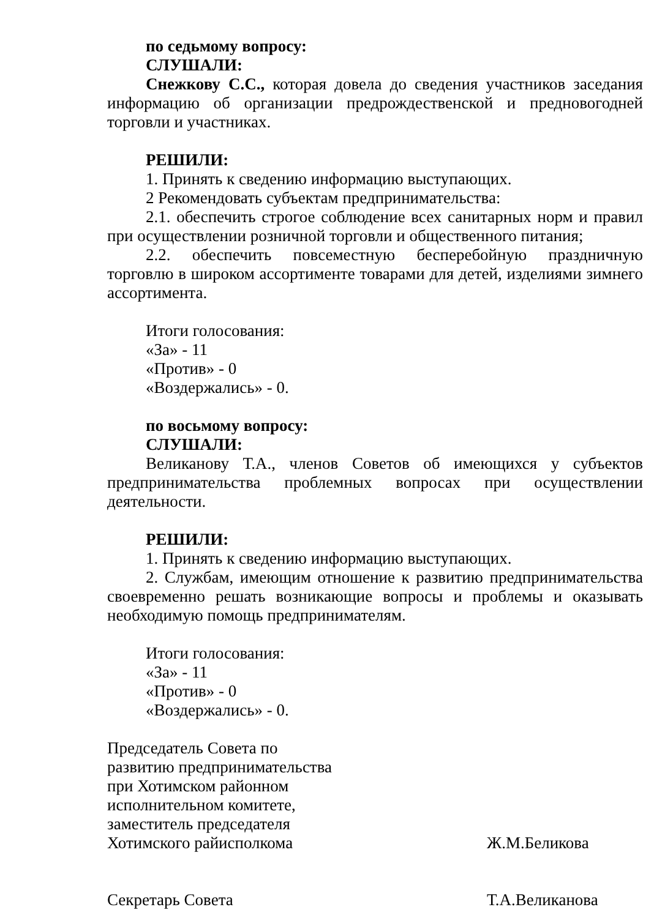по седьмому вопросу:
СЛУШАЛИ:
Снежкову С.С., которая довела до сведения участников заседания информацию об организации предрождественской и предновогодней торговли и участниках.
РЕШИЛИ:
1. Принять к сведению информацию выступающих.
2 Рекомендовать субъектам предпринимательства:
2.1. обеспечить строгое соблюдение всех санитарных норм и правил при осуществлении розничной торговли и общественного питания;
2.2. обеспечить повсеместную бесперебойную праздничную торговлю в широком ассортименте товарами для детей, изделиями зимнего ассортимента.
Итоги голосования:
«За» - 11
«Против» - 0
«Воздержались» - 0.
по восьмому вопросу:
СЛУШАЛИ:
Великанову Т.А., членов Советов об имеющихся у субъектов предпринимательства проблемных вопросах при осуществлении деятельности.
РЕШИЛИ:
1. Принять к сведению информацию выступающих.
2. Службам, имеющим отношение к развитию предпринимательства своевременно решать возникающие вопросы и проблемы и оказывать необходимую помощь предпринимателям.
Итоги голосования:
«За» - 11
«Против» - 0
«Воздержались» - 0.
Председатель Совета по
развитию предпринимательства
при Хотимском районном
исполнительном комитете,
заместитель председателя
Хотимского райисполкома
Ж.М.Беликова
Секретарь Совета Т.А.Великанова